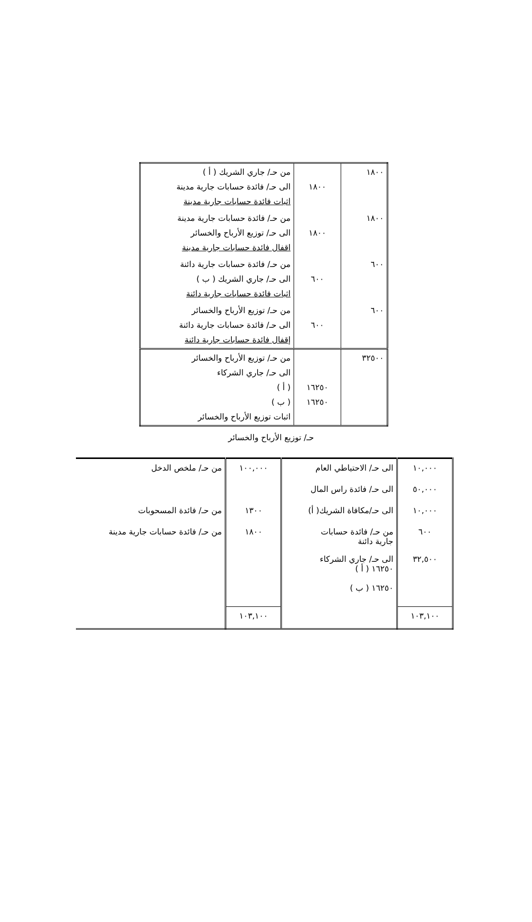| ١٨٠٠ | ١٨٠٠ | من حـ/ جاري الشريك ( أ ) الى حـ/ فائدة حسابات جارية مدينة اثبات فائدة حسابات جارية مدينة |
| ١٨٠٠ | ١٨٠٠ | من حـ/ فائدة حسابات جارية مدينة الى حـ/ توزيع الأرباح والخسائر اقفال فائدة حسابات جارية مدينة |
| ٦٠٠ | ٦٠٠ | من حـ/ فائدة حسابات جارية دائنة الى حـ/ جاري الشريك ( ب ) اثبات فائدة حسابات جارية دائنة |
| ٦٠٠ | ٦٠٠ | من حـ/ توزيع الأرباح والخسائر الى حـ/ فائدة حسابات جارية دائنة إقفال فائدة حسابات جارية دائنة |
| ٣٢٥٠٠ | ١٦٢٥٠ ١٦٢٥٠ | من حـ/ توزيع الأرباح والخسائر الى حـ/ جاري الشركاء ( أ ) ( ب ) اثبات توزيع الأرباح والخسائر |
حـ/ توزيع الأرباح والخسائر
| ١٠,٠٠٠ | الى حـ/ الاحتياطي العام | ١٠٠,٠٠٠ | من حـ/ ملخص الدخل |
| ٥٠,٠٠٠ | الى حـ/ فائدة راس المال | | |
| ١٠,٠٠٠ | الى حـ/مكافاة الشريك( أ) | ١٣٠٠ | من حـ/ فائدة المسحوبات |
| ٦٠٠ | من حـ/ فائدة حسابات جارية دائنة | ١٨٠٠ | من حـ/ فائدة حسابات جارية مدينة |
| ٣٢,٥٠٠ | الى حـ/ جاري الشركاء ١٦٢٥٠ ( أ ) ١٦٢٥٠ ( ب ) | | |
| ١٠٣,١٠٠ | | ١٠٣,١٠٠ | |